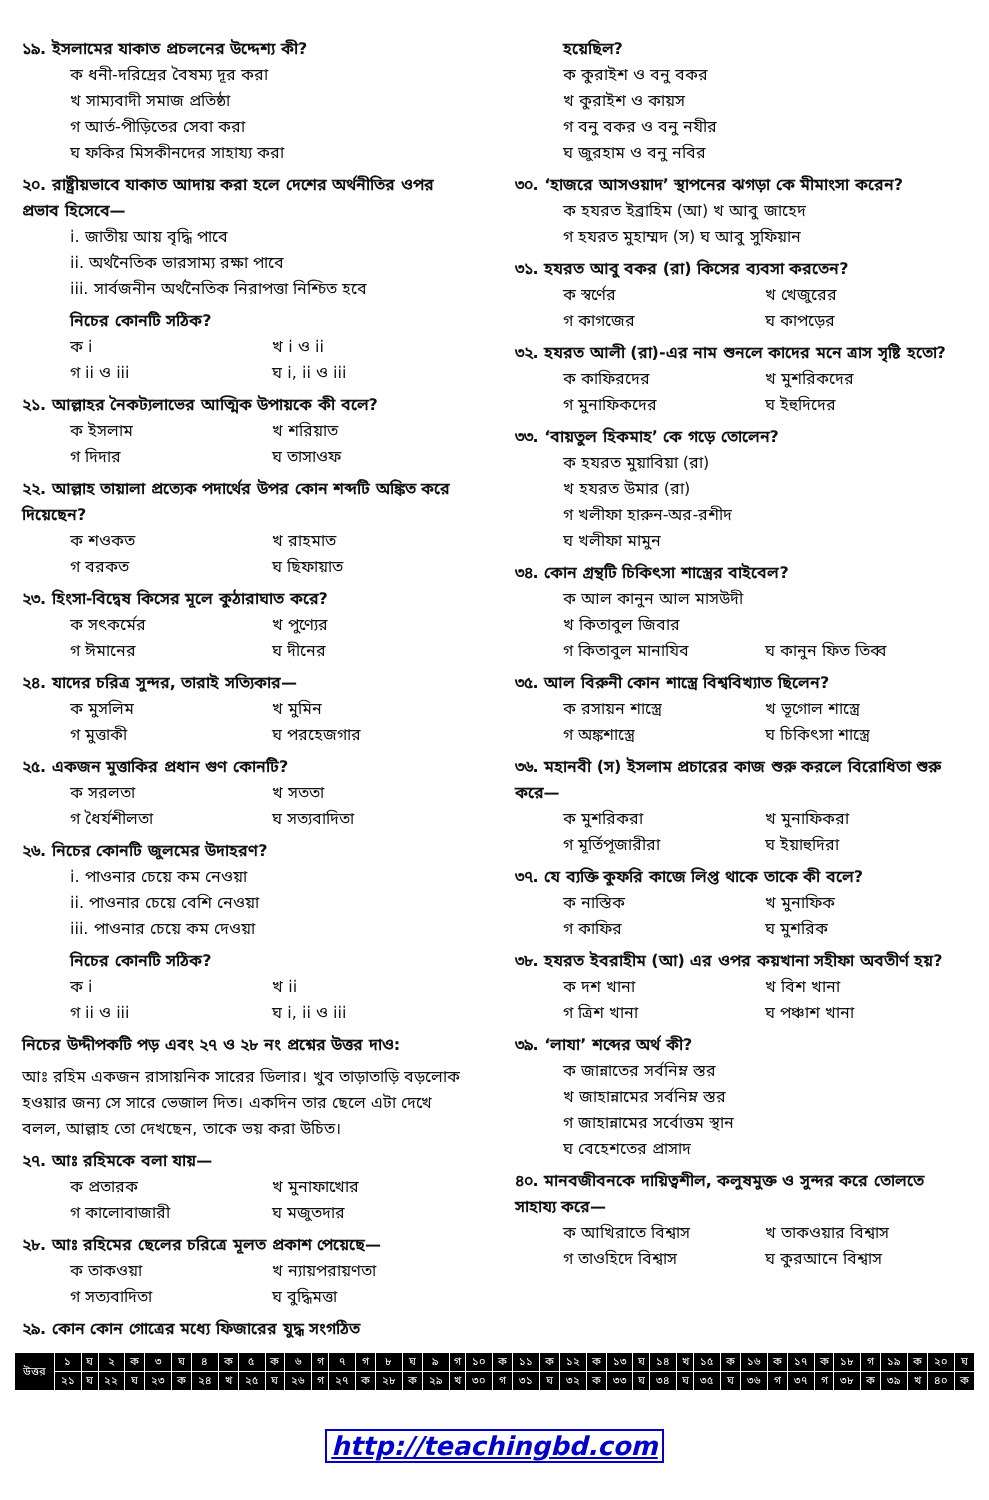১৯. ইসলামের যাকাত প্রচলনের উদ্দেশ্য কী?
ক ধনী-দরিদ্রের বৈষম্য দূর করা
খ সাম্যবাদী সমাজ প্রতিষ্ঠা
গ আর্ত-পীড়িতের সেবা করা
ঘ ফকির মিসকীনদের সাহায্য করা
২০. রাষ্ট্রীয়ভাবে যাকাত আদায় করা হলে দেশের অর্থনীতির ওপর প্রভাব হিসেবে—
i. জাতীয় আয় বৃদ্ধি পাবে
ii. অর্থনৈতিক ভারসাম্য রক্ষা পাবে
iii. সার্বজনীন অর্থনৈতিক নিরাপত্তা নিশ্চিত হবে
নিচের কোনটি সঠিক?
ক i খ i ও ii
গ ii ও iii ঘ i, ii ও iii
২১. আল্লাহর নৈকট্যলাভের আত্মিক উপায়কে কী বলে?
ক ইসলাম খ শরিয়াত
গ দিদার ঘ তাসাওফ
২২. আল্লাহ তায়ালা প্রত্যেক পদার্থের উপর কোন শব্দটি অঙ্কিত করে দিয়েছেন?
ক শওকত খ রাহমাত
গ বরকত ঘ ছিফায়াত
২৩. হিংসা-বিদ্বেষ কিসের মূলে কুঠারাঘাত করে?
ক সৎকর্মের খ পুণ্যের
গ ঈমানের ঘ দীনের
২৪. যাদের চরিত্র সুন্দর, তারাই সত্যিকার—
ক মুসলিম খ মুমিন
গ মুত্তাকী ঘ পরহেজগার
২৫. একজন মুত্তাকির প্রধান গুণ কোনটি?
ক সরলতা খ সততা
গ ধৈর্যশীলতা ঘ সত্যবাদিতা
২৬. নিচের কোনটি জুলমের উদাহরণ?
i. পাওনার চেয়ে কম নেওয়া
ii. পাওনার চেয়ে বেশি নেওয়া
iii. পাওনার চেয়ে কম দেওয়া
নিচের কোনটি সঠিক?
ক i খ ii
গ ii ও iii ঘ i, ii ও iii
নিচের উদ্দীপকটি পড় এবং ২৭ ও ২৮ নং প্রশ্নের উত্তর দাও:
আঃ রহিম একজন রাসায়নিক সারের ডিলার। খুব তাড়াতাড়ি বড়লোক হওয়ার জন্য সে সারে ভেজাল দিত। একদিন তার ছেলে এটা দেখে বলল, আল্লাহ তো দেখছেন, তাকে ভয় করা উচিত।
২৭. আঃ রহিমকে বলা যায়—
ক প্রতারক খ মুনাফাখোর
গ কালোবাজারী ঘ মজুতদার
২৮. আঃ রহিমের ছেলের চরিত্রে মূলত প্রকাশ পেয়েছে—
ক তাকওয়া খ ন্যায়পরায়ণতা
গ সত্যবাদিতা ঘ বুদ্ধিমত্তা
২৯. কোন কোন গোত্রের মধ্যে ফিজারের যুদ্ধ সংগঠিত
হয়েছিল?
ক কুরাইশ ও বনু বকর
খ কুরাইশ ও কায়স
গ বনু বকর ও বনু নযীর
ঘ জুরহাম ও বনু নবির
৩০. ‘হাজরে আসওয়াদ’ স্থাপনের ঝগড়া কে মীমাংসা করেন?
ক হযরত ইব্রাহিম (আ) খ আবু জাহেদ
গ হযরত মুহাম্মদ (স) ঘ আবু সুফিয়ান
৩১. হযরত আবু বকর (রা) কিসের ব্যবসা করতেন?
ক স্বর্ণের খ খেজুরের
গ কাগজের ঘ কাপড়ের
৩২. হযরত আলী (রা)-এর নাম শুনলে কাদের মনে ত্রাস সৃষ্টি হতো?
ক কাফিরদের খ মুশরিকদের
গ মুনাফিকদের ঘ ইহুদিদের
৩৩. ‘বায়তুল হিকমাহ’ কে গড়ে তোলেন?
ক হযরত মুয়াবিয়া (রা)
খ হযরত উমার (রা)
গ খলীফা হারুন-অর-রশীদ
ঘ খলীফা মামুন
৩৪. কোন গ্রন্থটি চিকিৎসা শাস্ত্রের বাইবেল?
ক আল কানুন আল মাসউদী
খ কিতাবুল জিবার
গ কিতাবুল মানাযিব ঘ কানুন ফিত তিব্ব
৩৫. আল বিরুনী কোন শাস্ত্রে বিশ্ববিখ্যাত ছিলেন?
ক রসায়ন শাস্ত্রে খ ভূগোল শাস্ত্রে
গ অঙ্কশাস্ত্রে ঘ চিকিৎসা শাস্ত্রে
৩৬. মহানবী (স) ইসলাম প্রচারের কাজ শুরু করলে বিরোধিতা শুরু করে—
ক মুশরিকরা খ মুনাফিকরা
গ মূর্তিপূজারীরা ঘ ইয়াহুদিরা
৩৭. যে ব্যক্তি কুফরি কাজে লিপ্ত থাকে তাকে কী বলে?
ক নাস্তিক খ মুনাফিক
গ কাফির ঘ মুশরিক
৩৮. হযরত ইবরাহীম (আ) এর ওপর কয়খানা সহীফা অবতীর্ণ হয়?
ক দশ খানা খ বিশ খানা
গ ত্রিশ খানা ঘ পঞ্চাশ খানা
৩৯. ‘লাযা’ শব্দের অর্থ কী?
ক জান্নাতের সর্বনিম্ন স্তর
খ জাহান্নামের সর্বনিম্ন স্তর
গ জাহান্নামের সর্বোত্তম স্থান
ঘ বেহেশতের প্রাসাদ
৪০. মানবজীবনকে দায়িত্বশীল, কলুষমুক্ত ও সুন্দর করে তোলতে সাহায্য করে—
ক আখিরাতে বিশ্বাস খ তাকওয়ার বিশ্বাস
গ তাওহিদে বিশ্বাস ঘ কুরআনে বিশ্বাস
| উত্তর | ১ | ঘ | ২ | ক | ৩ | ঘ | ৪ | ক | ৫ | ক | ৬ | গ | ৭ | গ | ৮ | ঘ | ৯ | গ | ১০ | ক | ১১ | ক | ১২ | ক | ১৩ | ঘ | ১৪ | খ | ১৫ | ক | ১৬ | ক | ১৭ | ক | ১৮ | গ | ১৯ | ক | ২০ | ঘ |
| | ২১ | ঘ | ২২ | ঘ | ২৩ | ক | ২৪ | খ | ২৫ | ঘ | ২৬ | গ | ২৭ | ক | ২৮ | ক | ২৯ | খ | ৩০ | গ | ৩১ | ঘ | ৩২ | ক | ৩৩ | ঘ | ৩৪ | ঘ | ৩৫ | ঘ | ৩৬ | গ | ৩৭ | গ | ৩৮ | ক | ৩৯ | খ | ৪০ | ক |
http://teachingbd.com